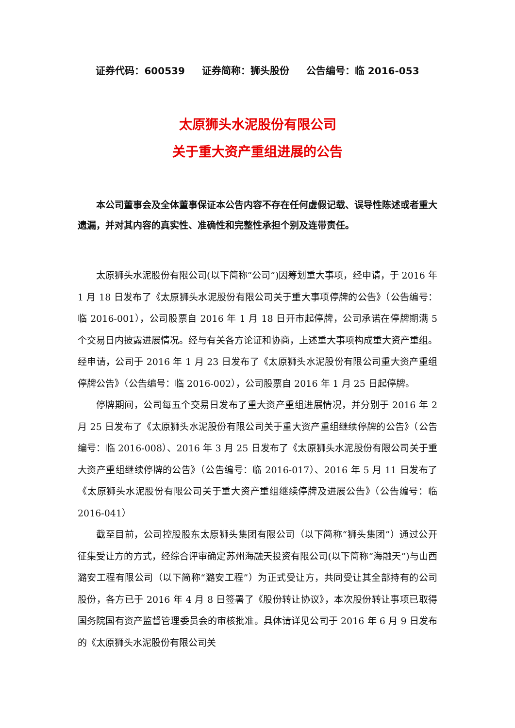证券代码：600539 证券简称：狮头股份 公告编号：临 2016-053
太原狮头水泥股份有限公司
关于重大资产重组进展的公告
本公司董事会及全体董事保证本公告内容不存在任何虚假记载、误导性陈述或者重大遗漏，并对其内容的真实性、准确性和完整性承担个别及连带责任。
太原狮头水泥股份有限公司(以下简称“公司”)因筹划重大事项，经申请，于 2016 年 1 月 18 日发布了《太原狮头水泥股份有限公司关于重大事项停牌的公告》（公告编号：临 2016-001），公司股票自 2016 年 1 月 18 日开市起停牌，公司承诺在停牌期满 5 个交易日内披露进展情况。经与有关各方论证和协商，上述重大事项构成重大资产重组。经申请，公司于 2016 年 1 月 23 日发布了《太原狮头水泥股份有限公司重大资产重组停牌公告》（公告编号：临 2016-002），公司股票自 2016 年 1 月 25 日起停牌。
停牌期间，公司每五个交易日发布了重大资产重组进展情况，并分别于 2016 年 2 月 25 日发布了《太原狮头水泥股份有限公司关于重大资产重组继续停牌的公告》（公告编号：临 2016-008）、2016 年 3 月 25 日发布了《太原狮头水泥股份有限公司关于重大资产重组继续停牌的公告》（公告编号：临 2016-017）、2016 年 5 月 11 日发布了《太原狮头水泥股份有限公司关于重大资产重组继续停牌及进展公告》（公告编号：临 2016-041）
截至目前，公司控股股东太原狮头集团有限公司（以下简称“狮头集团”）通过公开征集受让方的方式，经综合评审确定苏州海融天投资有限公司(以下简称“海融天”)与山西潞安工程有限公司（以下简称“潞安工程”）为正式受让方，共同受让其全部持有的公司股份，各方已于 2016 年 4 月 8 日签署了《股份转让协议》，本次股份转让事项已取得国务院国有资产监督管理委员会的审核批准。具体请详见公司于 2016 年 6 月 9 日发布的《太原狮头水泥股份有限公司关